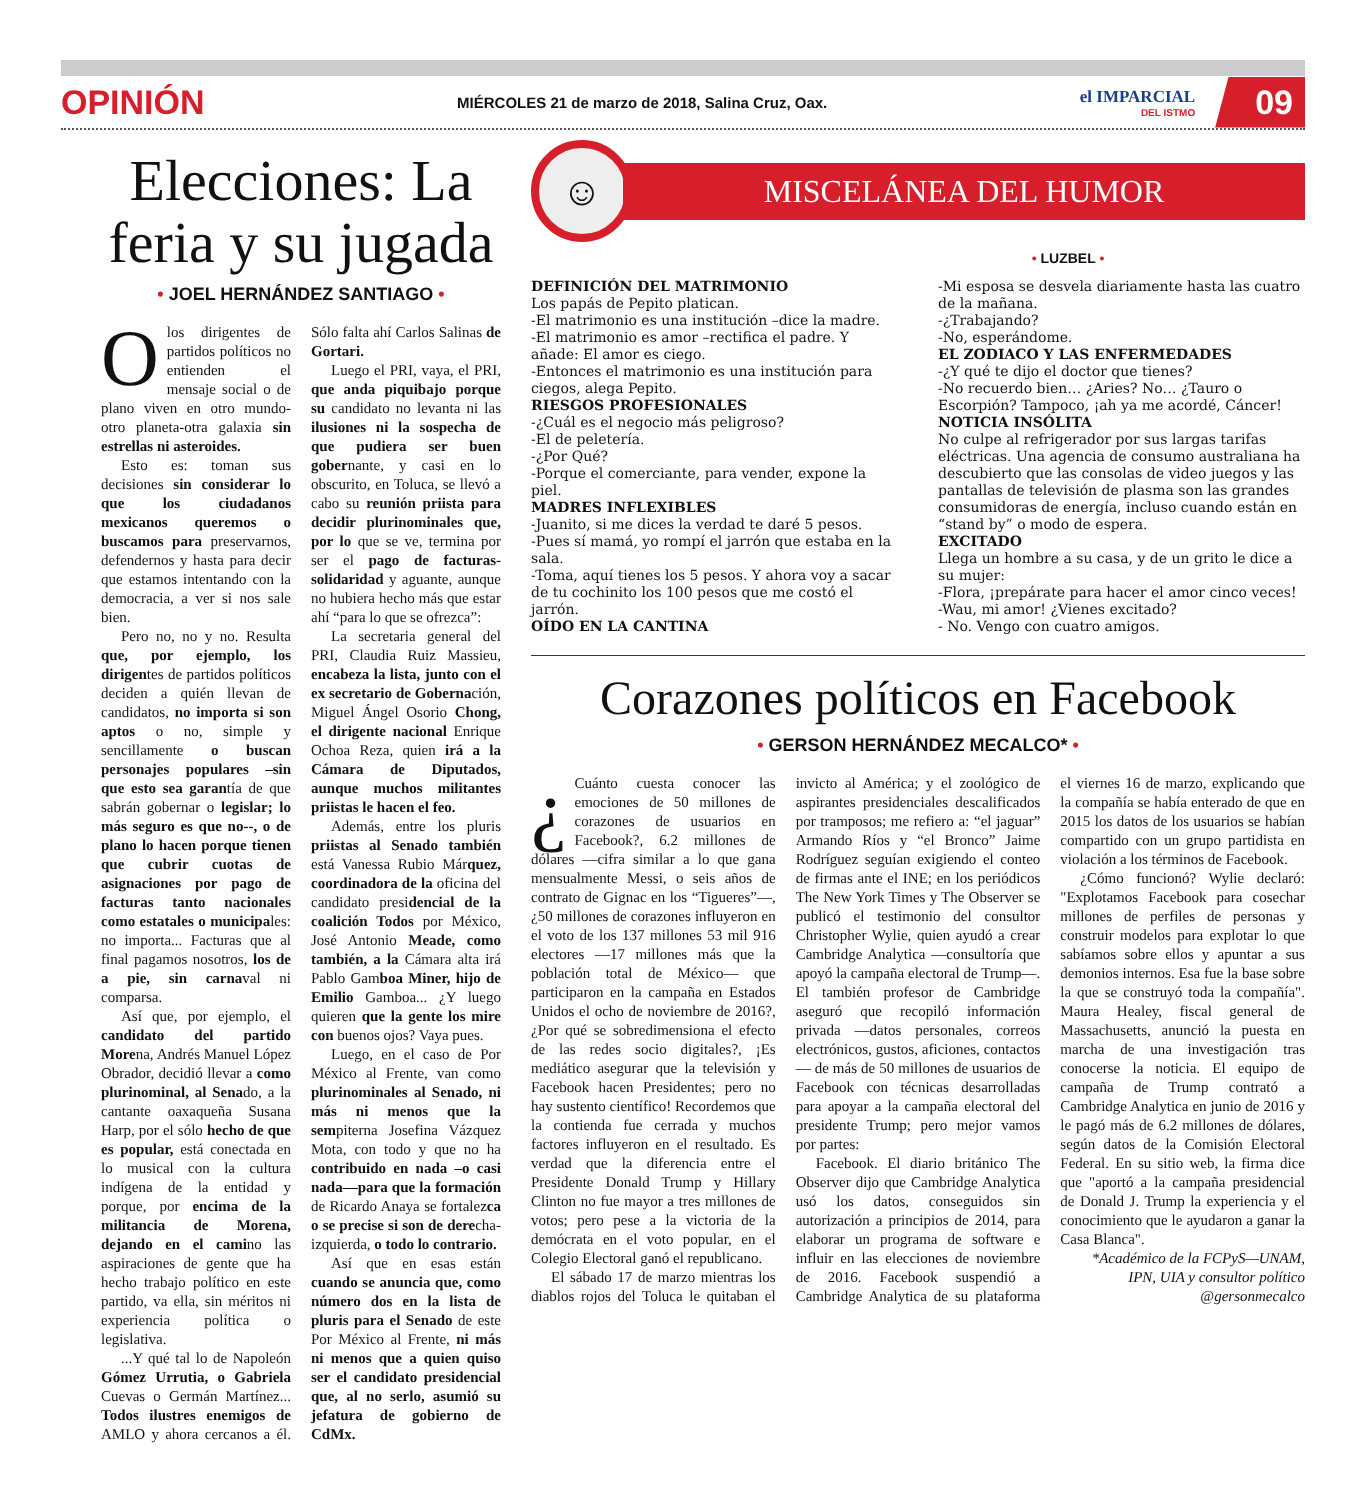OPINIÓN MIÉRCOLES 21 de marzo de 2018, Salina Cruz, Oax. el IMPARCIAL
DEL ISTMO 09
Elecciones: La feria y su jugada
• JOEL HERNÁNDEZ SANTIAGO •
O los dirigentes de partidos políticos no entienden el mensaje social o de plano viven en otro mundo-otro planeta-otra galaxia sin estrellas ni asteroides.
Esto es: toman sus decisiones sin considerar lo que los ciudadanos mexicanos queremos o buscamos para preservarnos, defendernos y hasta para decir que estamos intentando con la democracia, a ver si nos sale bien.
Pero no, no y no. Resulta que, por ejemplo, los dirigentes de partidos políticos deciden a quién llevan de candidatos, no importa si son aptos o no, simple y sencillamente o buscan personajes populares –sin que esto sea garantía de que sabrán gobernar o legislar; lo más seguro es que no--, o de plano lo hacen porque tienen que cubrir cuotas de asignaciones por pago de facturas tanto nacionales como estatales o municipales: no importa... Facturas que al final pagamos nosotros, los de a pie, sin carnaval ni comparsa.
Así que, por ejemplo, el candidato del partido Morena, Andrés Manuel López Obrador, decidió llevar a como plurinominal, al Senado, a la cantante oaxaqueña Susana Harp, por el sólo hecho de que es popular, está conectada en lo musical con la cultura indígena de la entidad y porque, por encima de la militancia de Morena, dejando en el camino las aspiraciones de gente que ha hecho trabajo político en este partido, va ella, sin méritos ni experiencia política o legislativa.
...Y qué tal lo de Napoleón Gómez Urrutia, o Gabriela Cuevas o Germán Martínez... Todos ilustres enemigos de AMLO y ahora cercanos a él. Sólo falta ahí Carlos Salinas de Gortari.
Luego el PRI, vaya, el PRI, que anda piquibajo porque su candidato no levanta ni las ilusiones ni la sospecha de que pudiera ser buen gobernante, y casi en lo obscurito, en Toluca, se llevó a cabo su reunión priista para decidir plurinominales que, por lo que se ve, termina por ser el pago de facturas-solidaridad y aguante, aunque no hubiera hecho más que estar ahí “para lo que se ofrezca”:
La secretaria general del PRI, Claudia Ruiz Massieu, encabeza la lista, junto con el ex secretario de Gobernación, Miguel Ángel Osorio Chong, el dirigente nacional Enrique Ochoa Reza, quien irá a la Cámara de Diputados, aunque muchos militantes priistas le hacen el feo.
Además, entre los pluris priistas al Senado también está Vanessa Rubio Márquez, coordinadora de la oficina del candidato presidencial de la coalición Todos por México, José Antonio Meade, como también, a la Cámara alta irá Pablo Gamboa Miner, hijo de Emilio Gamboa... ¿Y luego quieren que la gente los mire con buenos ojos? Vaya pues.
Luego, en el caso de Por México al Frente, van como plurinominales al Senado, ni más ni menos que la sempiterna Josefina Vázquez Mota, con todo y que no ha contribuido en nada –o casi nada—para que la formación de Ricardo Anaya se fortalezca o se precise si son de derecha-izquierda, o todo lo contrario.
Así que en esas están cuando se anuncia que, como número dos en la lista de pluris para el Senado de este Por México al Frente, ni más ni menos que a quien quiso ser el candidato presidencial que, al no serlo, asumió su jefatura de gobierno de CdMx.
☺
MISCELÁNEA DEL HUMOR
• LUZBEL •
DEFINICIÓN DEL MATRIMONIO
Los papás de Pepito platican.
-El matrimonio es una institución –dice la madre.
-El matrimonio es amor –rectifica el padre. Y añade: El amor es ciego.
-Entonces el matrimonio es una institución para ciegos, alega Pepito.
RIESGOS PROFESIONALES
-¿Cuál es el negocio más peligroso?
-El de peletería.
-¿Por Qué?
-Porque el comerciante, para vender, expone la piel.
MADRES INFLEXIBLES
-Juanito, si me dices la verdad te daré 5 pesos.
-Pues sí mamá, yo rompí el jarrón que estaba en la sala.
-Toma, aquí tienes los 5 pesos. Y ahora voy a sacar de tu cochinito los 100 pesos que me costó el jarrón.
OÍDO EN LA CANTINA
-Mi esposa se desvela diariamente hasta las cuatro de la mañana.
-¿Trabajando?
-No, esperándome.
EL ZODIACO Y LAS ENFERMEDADES
-¿Y qué te dijo el doctor que tienes?
-No recuerdo bien… ¿Aries? No… ¿Tauro o Escorpión? Tampoco, ¡ah ya me acordé, Cáncer!
NOTICIA INSÓLITA
No culpe al refrigerador por sus largas tarifas eléctricas. Una agencia de consumo australiana ha descubierto que las consolas de video juegos y las pantallas de televisión de plasma son las grandes consumidoras de energía, incluso cuando están en “stand by” o modo de espera.
EXCITADO
Llega un hombre a su casa, y de un grito le dice a su mujer:
-Flora, ¡prepárate para hacer el amor cinco veces!
-Wau, mi amor! ¿Vienes excitado?
- No. Vengo con cuatro amigos.
Corazones políticos en Facebook
• GERSON HERNÁNDEZ MECALCO* •
¿ Cuánto cuesta conocer las emociones de 50 millones de corazones de usuarios en Facebook?, 6.2 millones de dólares —cifra similar a lo que gana mensualmente Messi, o seis años de contrato de Gignac en los “Tigueres”—, ¿50 millones de corazones influyeron en el voto de los 137 millones 53 mil 916 electores —17 millones más que la población total de México— que participaron en la campaña en Estados Unidos el ocho de noviembre de 2016?, ¿Por qué se sobredimensiona el efecto de las redes socio digitales?, ¡Es mediático asegurar que la televisión y Facebook hacen Presidentes; pero no hay sustento científico! Recordemos que la contienda fue cerrada y muchos factores influyeron en el resultado. Es verdad que la diferencia entre el Presidente Donald Trump y Hillary Clinton no fue mayor a tres millones de votos; pero pese a la victoria de la demócrata en el voto popular, en el Colegio Electoral ganó el republicano.
El sábado 17 de marzo mientras los diablos rojos del Toluca le quitaban el invicto al América; y el zoológico de aspirantes presidenciales descalificados por tramposos; me refiero a: “el jaguar” Armando Ríos y “el Bronco” Jaime Rodríguez seguían exigiendo el conteo de firmas ante el INE; en los periódicos The New York Times y The Observer se publicó el testimonio del consultor Christopher Wylie, quien ayudó a crear Cambridge Analytica —consultoría que apoyó la campaña electoral de Trump—. El también profesor de Cambridge aseguró que recopiló información privada —datos personales, correos electrónicos, gustos, aficiones, contactos— de más de 50 millones de usuarios de Facebook con técnicas desarrolladas para apoyar a la campaña electoral del presidente Trump; pero mejor vamos por partes:
Facebook. El diario británico The Observer dijo que Cambridge Analytica usó los datos, conseguidos sin autorización a principios de 2014, para elaborar un programa de software e influir en las elecciones de noviembre de 2016. Facebook suspendió a Cambridge Analytica de su plataforma el viernes 16 de marzo, explicando que la compañía se había enterado de que en 2015 los datos de los usuarios se habían compartido con un grupo partidista en violación a los términos de Facebook.
¿Cómo funcionó? Wylie declaró: "Explotamos Facebook para cosechar millones de perfiles de personas y construir modelos para explotar lo que sabíamos sobre ellos y apuntar a sus demonios internos. Esa fue la base sobre la que se construyó toda la compañía". Maura Healey, fiscal general de Massachusetts, anunció la puesta en marcha de una investigación tras conocerse la noticia. El equipo de campaña de Trump contrató a Cambridge Analytica en junio de 2016 y le pagó más de 6.2 millones de dólares, según datos de la Comisión Electoral Federal. En su sitio web, la firma dice que "aportó a la campaña presidencial de Donald J. Trump la experiencia y el conocimiento que le ayudaron a ganar la Casa Blanca".
*Académico de la FCPyS—UNAM, IPN, UIA y consultor político
@gersonmecalco